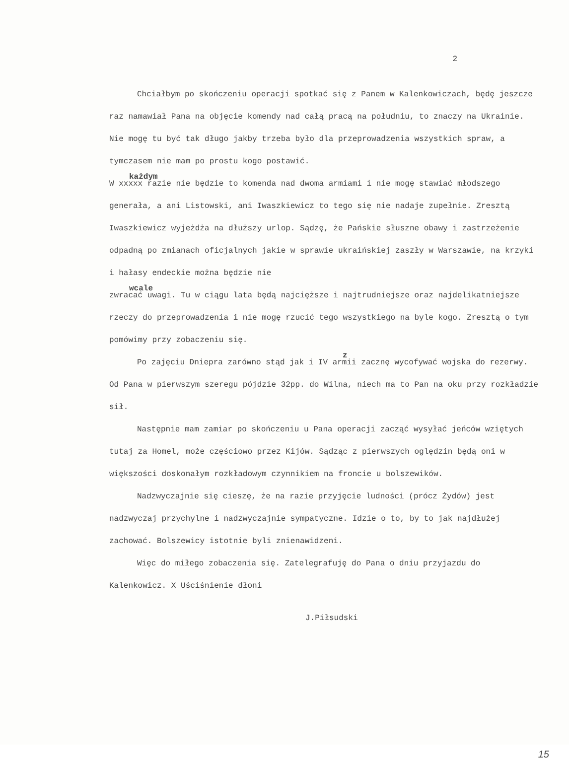2
Chciałbym po skończeniu operacji spotkać się z Panem w Kalenkowiczach, będę jeszcze raz namawiał Pana na objęcie komendy nad całą pracą na południu, to znaczy na Ukrainie. Nie mogę tu być tak długo jakby trzeba było dla przeprowadzenia wszystkich spraw, a tymczasem nie mam po prostu kogo postawić.
każdym
W xxxxx razie nie będzie to komenda nad dwoma armiami i nie mogę stawiać młodszego generała, a ani Listowski, ani Iwaszkiewicz to tego się nie nadaje zupełnie. Zresztą Iwaszkiewicz wyjeżdża na dłuższy urlop. Sądzę, że Pańskie słuszne obawy i zastrzeżenie odpadną po zmianach oficjalnych jakie w sprawie ukraińskiej zaszły w Warszawie, na krzyki i hałasy endeckie można będzie nie
wcale
zwracać uwagi. Tu w ciągu lata będą najcięższe i najtrudniejsze oraz najdelikatniejsze rzeczy do przeprowadzenia i nie mogę rzucić tego wszystkiego na byle kogo. Zresztą o tym pomówimy przy zobaczeniu się.
z
Po zajęciu Dniepra zarówno stąd jak i IV armii zacznę wycofywać wojska do rezerwy. Od Pana w pierwszym szeregu pójdzie 32pp. do Wilna, niech ma to Pan na oku przy rozkładzie sił.
Następnie mam zamiar po skończeniu u Pana operacji zacząć wysyłać jeńców wziętych tutaj za Homel, może częściowo przez Kijów. Sądząc z pierwszych oględzin będą oni w większości doskonałym rozkładowym czynnikiem na froncie u bolszewików.
Nadzwyczajnie się cieszę, że na razie przyjęcie ludności (prócz Żydów) jest nadzwyczaj przychylne i nadzwyczajnie sympatyczne. Idzie o to, by to jak najdłużej zachować. Bolszewicy istotnie byli znienawidzeni.
Więc do miłego zobaczenia się. Zatelegrafuję do Pana o dniu przyjazdu do Kalenkowicz. X Uściśnienie dłoni
J.Piłsudski
15